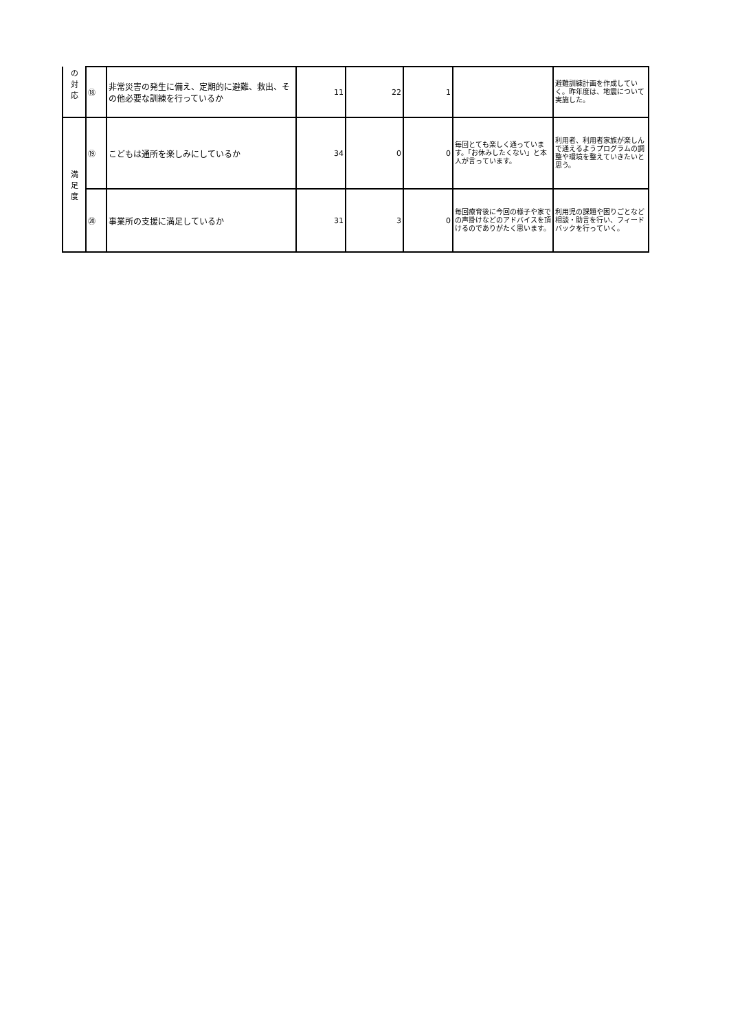| の 対 応 | ⑱ | 非常災害の発生に備え、定期的に避難、救出、その他必要な訓練を行っているか | 11 | 22 | 1 | | 避難訓練計画を作成していく。昨年度は、地震について実施した。 |
| 満 足 度 | ⑲ | こどもは通所を楽しみにしているか | 34 | 0 | 0 | 毎回とても楽しく通っています。「お休みしたくない」と本人が言っています。 | 利用者、利用者家族が楽しんで通えるようプログラムの調整や環境を整えていきたいと思う。 |
| | ⑳ | 事業所の支援に満足しているか | 31 | 3 | 0 | 毎回療育後に今回の様子や家での声掛けなどのアドバイスを頂けるのでありがたく思います。 | 利用児の課題や困りごとなど相談・助言を行い、フィードバックを行っていく。 |